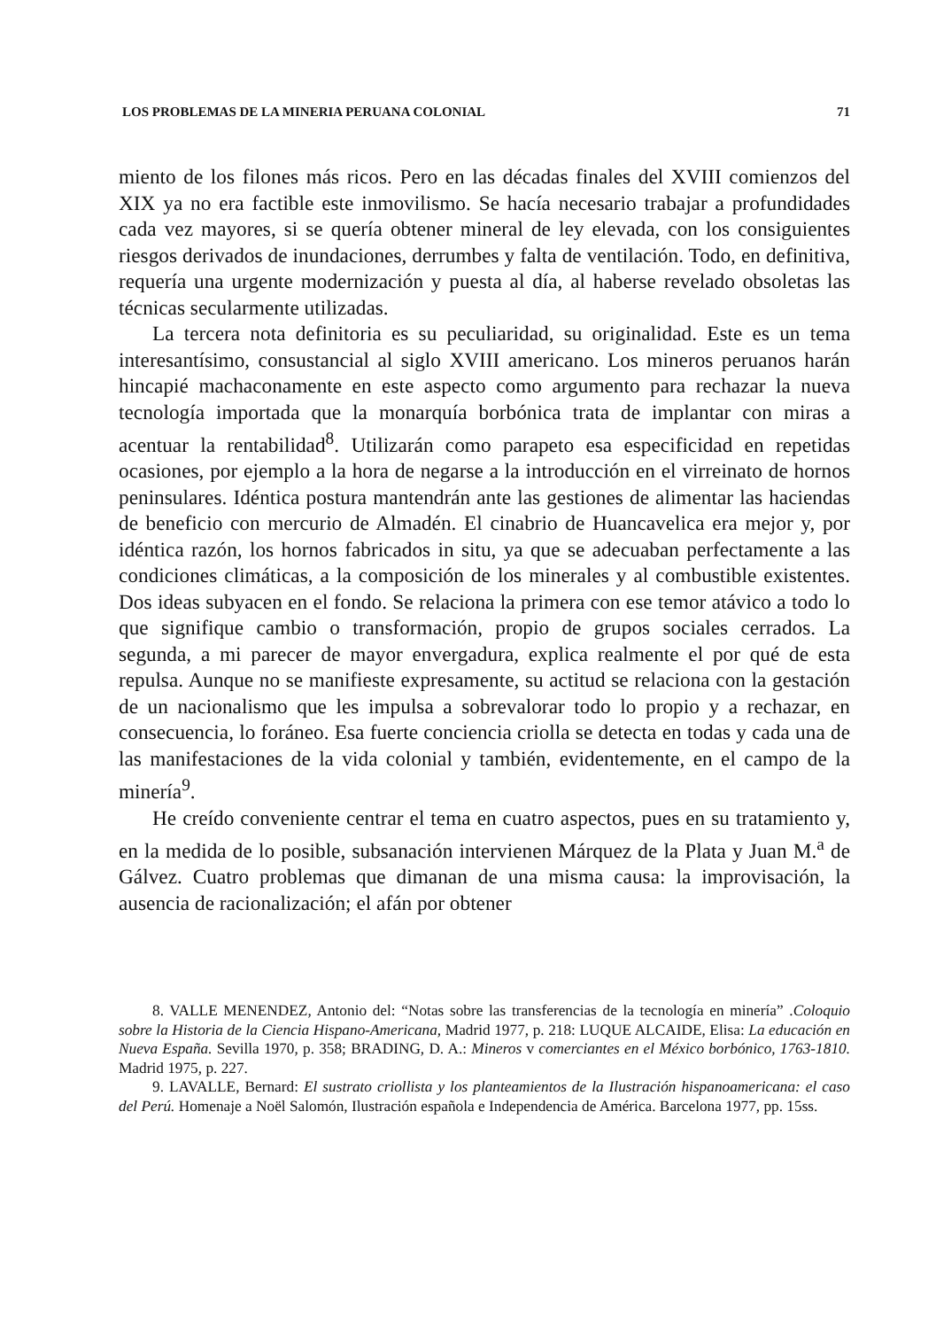LOS PROBLEMAS DE LA MINERIA PERUANA COLONIAL 71
miento de los filones más ricos. Pero en las décadas finales del XVIII comienzos del XIX ya no era factible este inmovilismo. Se hacía necesario trabajar a profundidades cada vez mayores, si se quería obtener mineral de ley elevada, con los consiguientes riesgos derivados de inundaciones, derrumbes y falta de ventilación. Todo, en definitiva, requería una urgente modernización y puesta al día, al haberse revelado obsoletas las técnicas secularmente utilizadas.
La tercera nota definitoria es su peculiaridad, su originalidad. Este es un tema interesantísimo, consustancial al siglo XVIII americano. Los mineros peruanos harán hincapié machaconamente en este aspecto como argumento para rechazar la nueva tecnología importada que la monarquía borbónica trata de implantar con miras a acentuar la rentabilidad<sup>8</sup>. Utilizarán como parapeto esa especificidad en repetidas ocasiones, por ejemplo a la hora de negarse a la introducción en el virreinato de hornos peninsulares. Idéntica postura mantendrán ante las gestiones de alimentar las haciendas de benefi­cio con mercurio de Almadén. El cinabrio de Huancavelica era mejor y, por idéntica razón, los hornos fabricados in situ, ya que se adecuaban perfecta­mente a las condiciones climáticas, a la composición de los minerales y al combustible existentes. Dos ideas subyacen en el fondo. Se relaciona la pri­mera con ese temor atávico a todo lo que signifique cambio o transformación, propio de grupos sociales cerrados. La segunda, a mi parecer de mayor envergadura, explica realmente el por qué de esta repulsa. Aunque no se manifieste expresamente, su actitud se relaciona con la gestación de un nacionalismo que les impulsa a sobrevalorar todo lo propio y a rechazar, en consecuencia, lo foráneo. Esa fuerte conciencia criolla se detecta en todas y cada una de las manifestaciones de la vida colonial y también, evidente­mente, en el campo de la minería<sup>9</sup>.
He creído conveniente centrar el tema en cuatro aspectos, pues en su tra­tamiento y, en la medida de lo posible, subsanación intervienen Márquez de la Plata y Juan M.<sup>a</sup> de Gálvez. Cuatro problemas que dimanan de una misma causa: la improvisación, la ausencia de racionalización; el afán por obtener
8. VALLE MENENDEZ, Antonio del: “Notas sobre las transferencias de la tecnología en minería” .Coloquio sobre la Historia de la Ciencia Hispano-Americana, Madrid 1977, p. 218: LUQUE ALCAIDE, Elisa: La educación en Nueva España. Sevilla 1970, p. 358; BRA­DING, D. A.: Mineros v comerciantes en el México borbónico, 1763-1810. Madrid 1975, p. 227.
9. LAVALLE, Bernard: El sustrato criollista y los planteamientos de la Ilustración hispa­noamericana: el caso del Perú. Homenaje a Noël Salomón, Ilustración española e Independen­cia de América. Barcelona 1977, pp. 15ss.